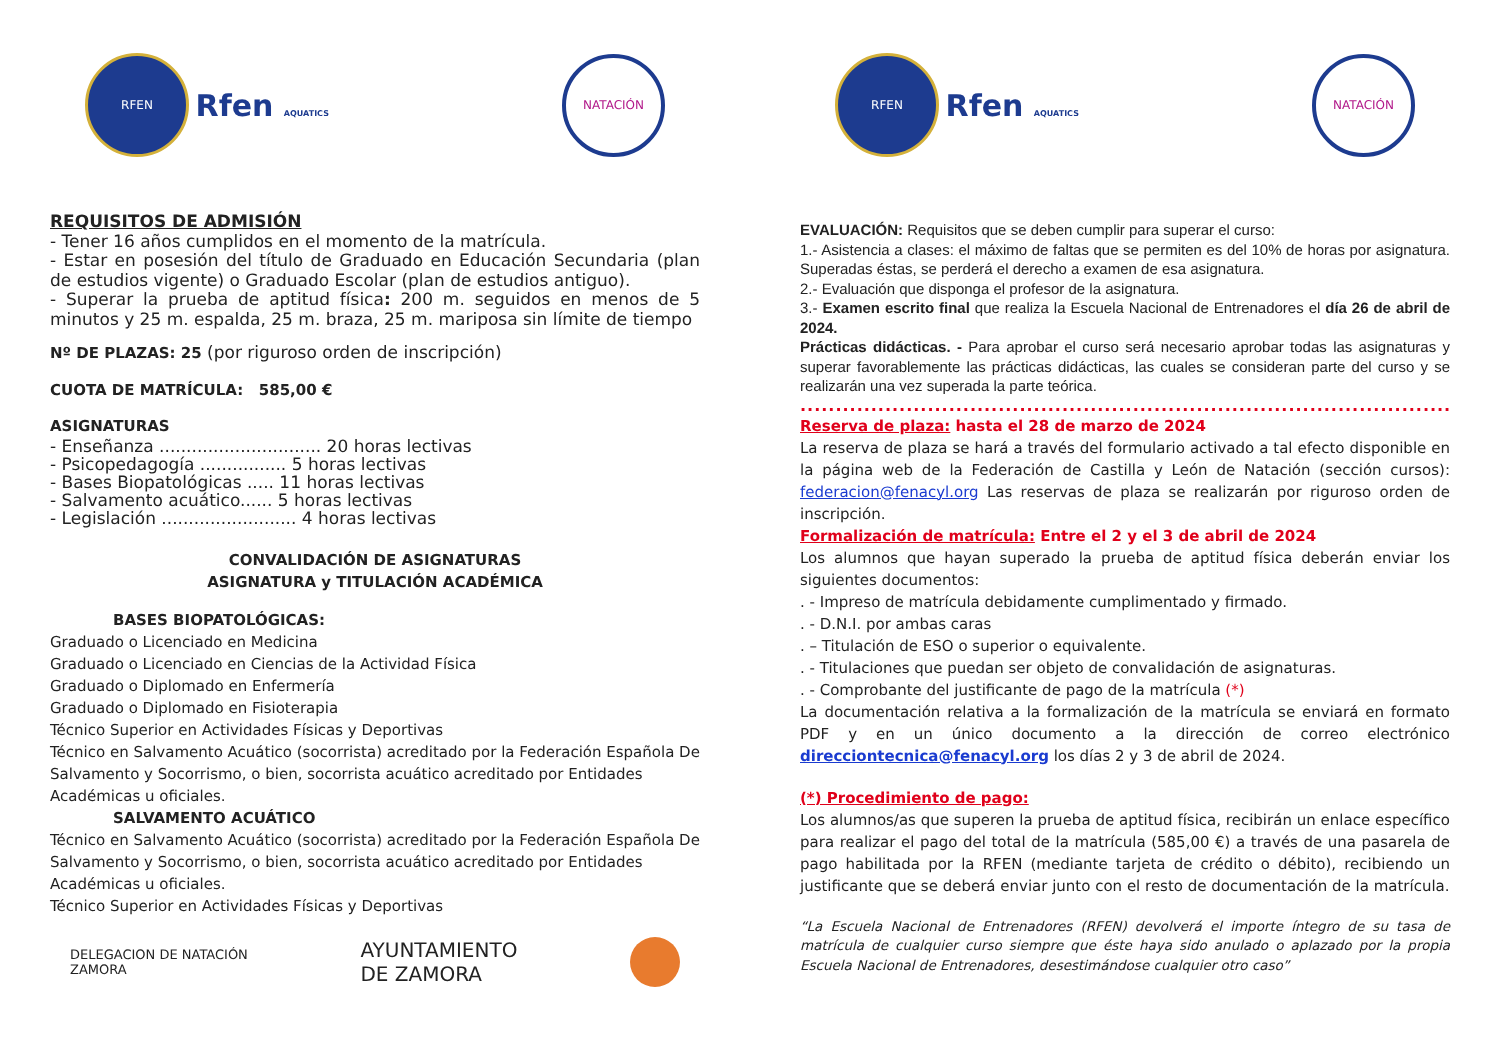RFEN
Rfen AQUATICS
NATACIÓN
REQUISITOS DE ADMISIÓN
- Tener 16 años cumplidos en el momento de la matrícula.
- Estar en posesión del título de Graduado en Educación Secundaria (plan de estudios vigente) o Graduado Escolar (plan de estudios antiguo).
- Superar la prueba de aptitud física: 200 m. seguidos en menos de 5 minutos y 25 m. espalda, 25 m. braza, 25 m. mariposa sin límite de tiempo
Nº DE PLAZAS: 25 (por riguroso orden de inscripción)
CUOTA DE MATRÍCULA: 585,00 €
ASIGNATURAS
- Enseñanza .............................. 20 horas lectivas
- Psicopedagogía ................ 5 horas lectivas
- Bases Biopatológicas ..... 11 horas lectivas
- Salvamento acuático...... 5 horas lectivas
- Legislación ......................... 4 horas lectivas
CONVALIDACIÓN DE ASIGNATURAS
ASIGNATURA y TITULACIÓN ACADÉMICA
BASES BIOPATOLÓGICAS:
Graduado o Licenciado en Medicina
Graduado o Licenciado en Ciencias de la Actividad Física
Graduado o Diplomado en Enfermería
Graduado o Diplomado en Fisioterapia
Técnico Superior en Actividades Físicas y Deportivas
Técnico en Salvamento Acuático (socorrista) acreditado por la Federación Española De Salvamento y Socorrismo, o bien, socorrista acuático acreditado por Entidades Académicas u oficiales.
SALVAMENTO ACUÁTICO
Técnico en Salvamento Acuático (socorrista) acreditado por la Federación Española De Salvamento y Socorrismo, o bien, socorrista acuático acreditado por Entidades Académicas u oficiales.
Técnico Superior en Actividades Físicas y Deportivas
DELEGACION DE NATACIÓN
ZAMORA AYUNTAMIENTO
DE ZAMORA
RFEN
Rfen AQUATICS
NATACIÓN
EVALUACIÓN: Requisitos que se deben cumplir para superar el curso:
1.- Asistencia a clases: el máximo de faltas que se permiten es del 10% de horas por asignatura. Superadas éstas, se perderá el derecho a examen de esa asignatura.
2.- Evaluación que disponga el profesor de la asignatura.
3.- Examen escrito final que realiza la Escuela Nacional de Entrenadores el día 26 de abril de 2024.
Prácticas didácticas. - Para aprobar el curso será necesario aprobar todas las asignaturas y superar favorablemente las prácticas didácticas, las cuales se consideran parte del curso y se realizarán una vez superada la parte teórica.
.......................................................................................................................................
Reserva de plaza: hasta el 28 de marzo de 2024
La reserva de plaza se hará a través del formulario activado a tal efecto disponible en la página web de la Federación de Castilla y León de Natación (sección cursos): federacion@fenacyl.org Las reservas de plaza se realizarán por riguroso orden de inscripción.
Formalización de matrícula: Entre el 2 y el 3 de abril de 2024
Los alumnos que hayan superado la prueba de aptitud física deberán enviar los siguientes documentos:
. - Impreso de matrícula debidamente cumplimentado y firmado.
. - D.N.I. por ambas caras
. – Titulación de ESO o superior o equivalente.
. - Titulaciones que puedan ser objeto de convalidación de asignaturas.
. - Comprobante del justificante de pago de la matrícula (*)
La documentación relativa a la formalización de la matrícula se enviará en formato PDF y en un único documento a la dirección de correo electrónico direcciontecnica@fenacyl.org los días 2 y 3 de abril de 2024.
(*) Procedimiento de pago:
Los alumnos/as que superen la prueba de aptitud física, recibirán un enlace específico para realizar el pago del total de la matrícula (585,00 €) a través de una pasarela de pago habilitada por la RFEN (mediante tarjeta de crédito o débito), recibiendo un justificante que se deberá enviar junto con el resto de documentación de la matrícula.
“La Escuela Nacional de Entrenadores (RFEN) devolverá el importe íntegro de su tasa de matrícula de cualquier curso siempre que éste haya sido anulado o aplazado por la propia Escuela Nacional de Entrenadores, desestimándose cualquier otro caso”